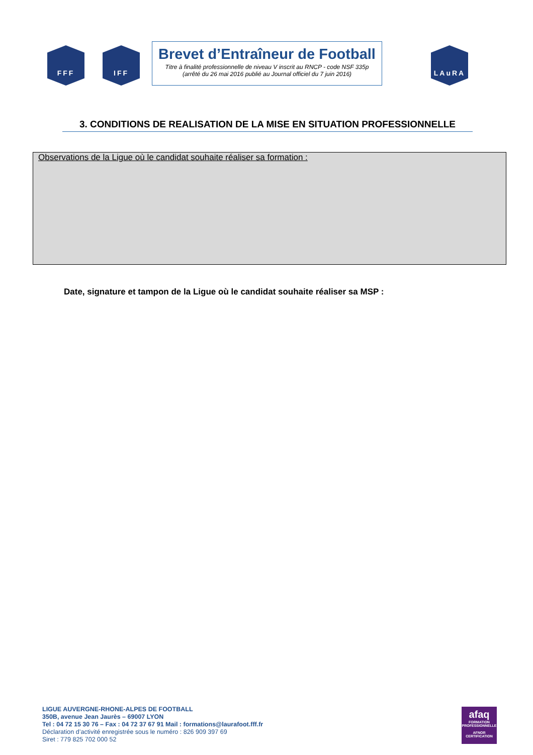FFF IFF
Brevet d’Entraîneur de Football
Titre à finalité professionnelle de niveau V inscrit au RNCP - code NSF 335p
(arrêté du 26 mai 2016 publié au Journal officiel du 7 juin 2016)
LAuRA
3. CONDITIONS DE REALISATION DE LA MISE EN SITUATION PROFESSIONNELLE
Observations de la Ligue où le candidat souhaite réaliser sa formation :
Date, signature et tampon de la Ligue où le candidat souhaite réaliser sa MSP :
LIGUE AUVERGNE-RHONE-ALPES DE FOOTBALL
350B, avenue Jean Jaurès – 69007 LYON
Tel : 04 72 15 30 76 – Fax : 04 72 37 67 91 Mail : formations@laurafoot.fff.fr
Déclaration d’activité enregistrée sous le numéro : 826 909 397 69
Siret : 779 825 702 000 52
afaq
FORMATION PROFESSIONNELLE
AFNOR CERTIFICATION